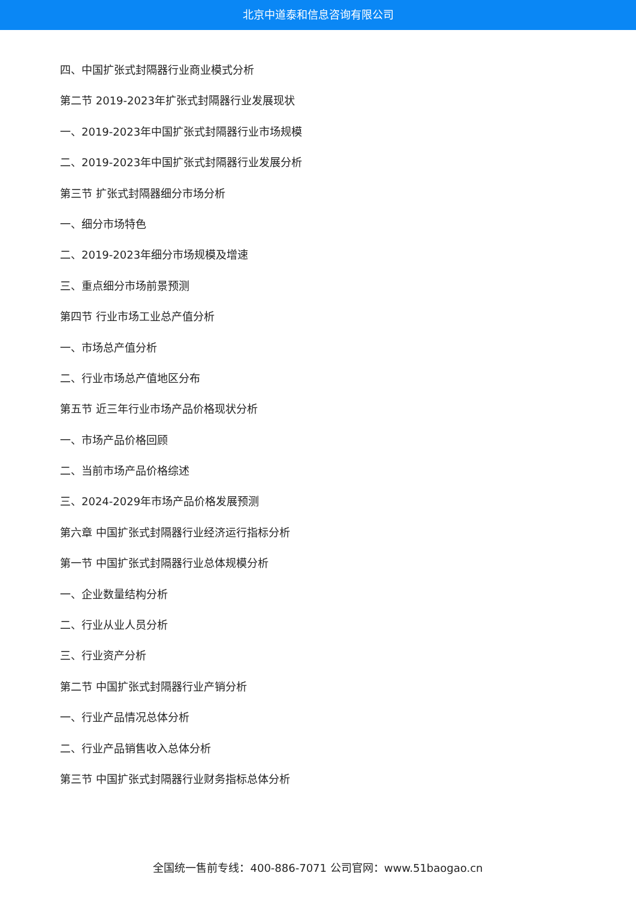北京中道泰和信息咨询有限公司
四、中国扩张式封隔器行业商业模式分析
第二节 2019-2023年扩张式封隔器行业发展现状
一、2019-2023年中国扩张式封隔器行业市场规模
二、2019-2023年中国扩张式封隔器行业发展分析
第三节 扩张式封隔器细分市场分析
一、细分市场特色
二、2019-2023年细分市场规模及增速
三、重点细分市场前景预测
第四节 行业市场工业总产值分析
一、市场总产值分析
二、行业市场总产值地区分布
第五节 近三年行业市场产品价格现状分析
一、市场产品价格回顾
二、当前市场产品价格综述
三、2024-2029年市场产品价格发展预测
第六章 中国扩张式封隔器行业经济运行指标分析
第一节 中国扩张式封隔器行业总体规模分析
一、企业数量结构分析
二、行业从业人员分析
三、行业资产分析
第二节 中国扩张式封隔器行业产销分析
一、行业产品情况总体分析
二、行业产品销售收入总体分析
第三节 中国扩张式封隔器行业财务指标总体分析
全国统一售前专线：400-886-7071 公司官网：www.51baogao.cn